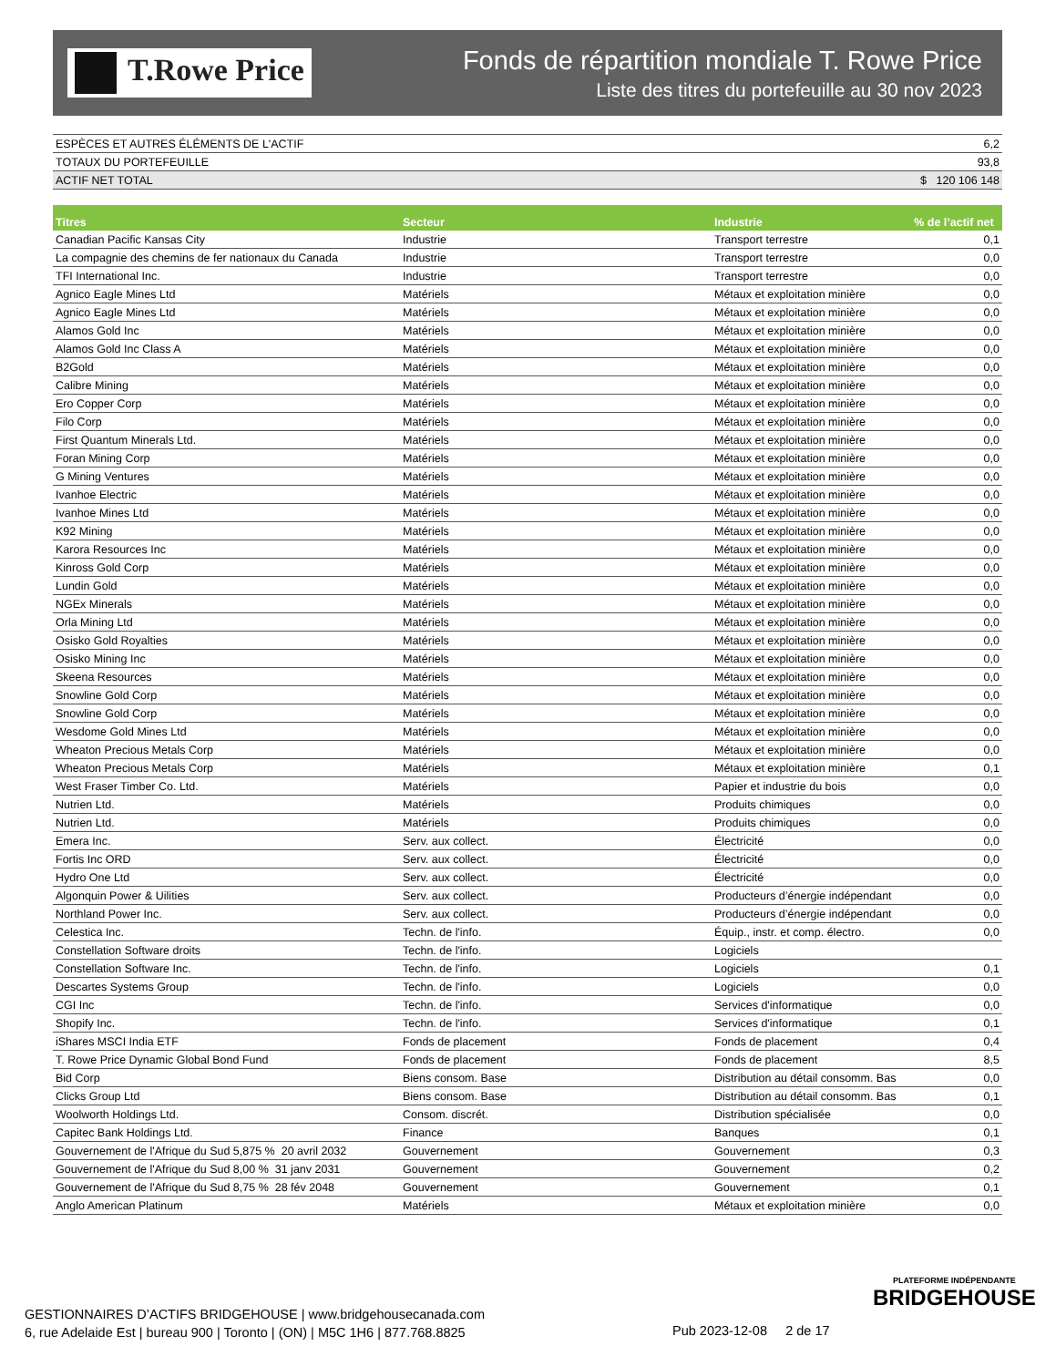T.Rowe Price
Fonds de répartition mondiale T. Rowe Price
Liste des titres du portefeuille au 30 nov 2023
| ESPÈCES ET AUTRES ÉLÉMENTS DE L'ACTIF | 6,2 |
| TOTAUX DU PORTEFEUILLE | 93,8 |
| ACTIF NET TOTAL | $ 120 106 148 |
| Titres | Secteur | Industrie | % de l’actif net |
| --- | --- | --- | --- |
| Canadian Pacific Kansas City | Industrie | Transport terrestre | 0,1 |
| La compagnie des chemins de fer nationaux du Canada | Industrie | Transport terrestre | 0,0 |
| TFI International Inc. | Industrie | Transport terrestre | 0,0 |
| Agnico Eagle Mines Ltd | Matériels | Métaux et exploitation minière | 0,0 |
| Agnico Eagle Mines Ltd | Matériels | Métaux et exploitation minière | 0,0 |
| Alamos Gold Inc | Matériels | Métaux et exploitation minière | 0,0 |
| Alamos Gold Inc Class A | Matériels | Métaux et exploitation minière | 0,0 |
| B2Gold | Matériels | Métaux et exploitation minière | 0,0 |
| Calibre Mining | Matériels | Métaux et exploitation minière | 0,0 |
| Ero Copper Corp | Matériels | Métaux et exploitation minière | 0,0 |
| Filo Corp | Matériels | Métaux et exploitation minière | 0,0 |
| First Quantum Minerals Ltd. | Matériels | Métaux et exploitation minière | 0,0 |
| Foran Mining Corp | Matériels | Métaux et exploitation minière | 0,0 |
| G Mining Ventures | Matériels | Métaux et exploitation minière | 0,0 |
| Ivanhoe Electric | Matériels | Métaux et exploitation minière | 0,0 |
| Ivanhoe Mines Ltd | Matériels | Métaux et exploitation minière | 0,0 |
| K92 Mining | Matériels | Métaux et exploitation minière | 0,0 |
| Karora Resources Inc | Matériels | Métaux et exploitation minière | 0,0 |
| Kinross Gold Corp | Matériels | Métaux et exploitation minière | 0,0 |
| Lundin Gold | Matériels | Métaux et exploitation minière | 0,0 |
| NGEx Minerals | Matériels | Métaux et exploitation minière | 0,0 |
| Orla Mining Ltd | Matériels | Métaux et exploitation minière | 0,0 |
| Osisko Gold Royalties | Matériels | Métaux et exploitation minière | 0,0 |
| Osisko Mining Inc | Matériels | Métaux et exploitation minière | 0,0 |
| Skeena Resources | Matériels | Métaux et exploitation minière | 0,0 |
| Snowline Gold Corp | Matériels | Métaux et exploitation minière | 0,0 |
| Snowline Gold Corp | Matériels | Métaux et exploitation minière | 0,0 |
| Wesdome Gold Mines Ltd | Matériels | Métaux et exploitation minière | 0,0 |
| Wheaton Precious Metals Corp | Matériels | Métaux et exploitation minière | 0,0 |
| Wheaton Precious Metals Corp | Matériels | Métaux et exploitation minière | 0,1 |
| West Fraser Timber Co. Ltd. | Matériels | Papier et industrie du bois | 0,0 |
| Nutrien Ltd. | Matériels | Produits chimiques | 0,0 |
| Nutrien Ltd. | Matériels | Produits chimiques | 0,0 |
| Emera Inc. | Serv. aux collect. | Électricité | 0,0 |
| Fortis Inc ORD | Serv. aux collect. | Électricité | 0,0 |
| Hydro One Ltd | Serv. aux collect. | Électricité | 0,0 |
| Algonquin Power & Uilities | Serv. aux collect. | Producteurs d’énergie indépendant | 0,0 |
| Northland Power Inc. | Serv. aux collect. | Producteurs d’énergie indépendant | 0,0 |
| Celestica Inc. | Techn. de l'info. | Équip., instr. et comp. électro. | 0,0 |
| Constellation Software droits | Techn. de l'info. | Logiciels | |
| Constellation Software Inc. | Techn. de l'info. | Logiciels | 0,1 |
| Descartes Systems Group | Techn. de l'info. | Logiciels | 0,0 |
| CGI Inc | Techn. de l'info. | Services d'informatique | 0,0 |
| Shopify Inc. | Techn. de l'info. | Services d'informatique | 0,1 |
| iShares MSCI India ETF | Fonds de placement | Fonds de placement | 0,4 |
| T. Rowe Price Dynamic Global Bond Fund | Fonds de placement | Fonds de placement | 8,5 |
| Bid Corp | Biens consom. Base | Distribution au détail consomm. Bas | 0,0 |
| Clicks Group Ltd | Biens consom. Base | Distribution au détail consomm. Bas | 0,1 |
| Woolworth Holdings Ltd. | Consom. discrét. | Distribution spécialisée | 0,0 |
| Capitec Bank Holdings Ltd. | Finance | Banques | 0,1 |
| Gouvernement de l'Afrique du Sud 5,875 % 20 avril 2032 | Gouvernement | Gouvernement | 0,3 |
| Gouvernement de l'Afrique du Sud 8,00 % 31 janv 2031 | Gouvernement | Gouvernement | 0,2 |
| Gouvernement de l'Afrique du Sud 8,75 % 28 fév 2048 | Gouvernement | Gouvernement | 0,1 |
| Anglo American Platinum | Matériels | Métaux et exploitation minière | 0,0 |
GESTIONNAIRES D’ACTIFS BRIDGEHOUSE | www.bridgehousecanada.com
6, rue Adelaide Est | bureau 900 | Toronto | (ON) | M5C 1H6 | 877.768.8825
Pub 2023-12-08 2 de 17
PLATEFORME INDÉPENDANTE
BRIDGEHOUSE